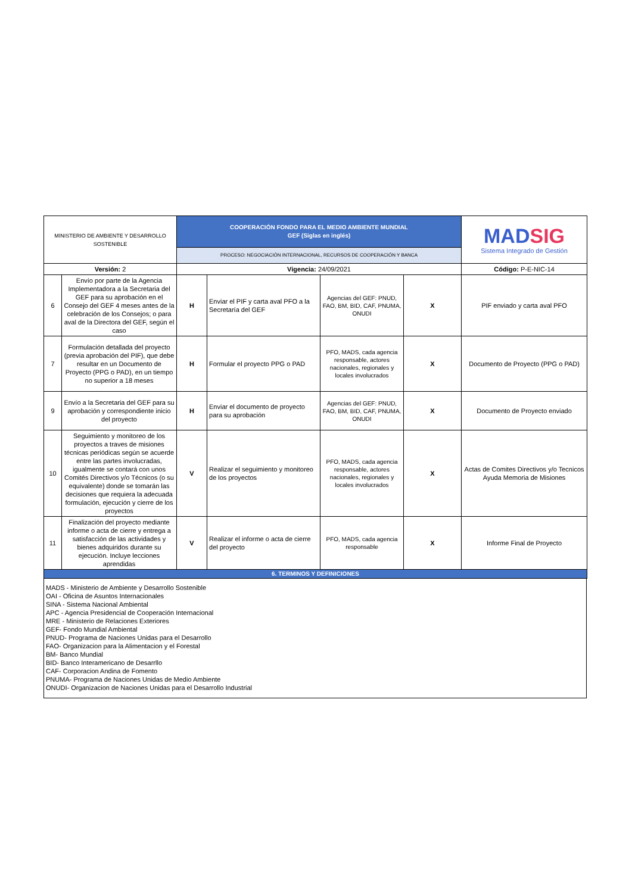| MINISTERIO DE AMBIENTE Y DESARROLLO SOSTENIBLE | | COOPERACIÓN FONDO PARA EL MEDIO AMBIENTE MUNDIAL GEF (Siglas en inglés) | | | | MAD SIG Sistema Integrado de Gestión |
| | | PROCESO: NEGOCIACIÓN INTERNACIONAL, RECURSOS DE COOPERACIÓN Y BANCA | | | | |
| Versión: 2 | | Vigencia: 24/09/2021 | | | | Código: P-E-NIC-14 |
| 6 | Envío por parte de la Agencia Implementadora a la Secretaria del GEF para su aprobación en el Consejo del GEF 4 meses antes de la celebración de los Consejos; o para aval de la Directora del GEF, según el caso | H | Enviar el PIF y carta aval PFO a la Secretaría del GEF | Agencias del GEF: PNUD, FAO, BM, BID, CAF, PNUMA, ONUDI | X | PIF enviado y carta aval PFO |
| 7 | Formulación detallada del proyecto (previa aprobación del PIF), que debe resultar en un Documento de Proyecto (PPG o PAD), en un tiempo no superior a 18 meses | H | Formular el proyecto PPG o PAD | PFO, MADS, cada agencia responsable, actores nacionales, regionales y locales involucrados | X | Documento de Proyecto (PPG o PAD) |
| 9 | Envío a la Secretaria del GEF para su aprobación y correspondiente inicio del proyecto | H | Enviar el documento de proyecto para su aprobación | Agencias del GEF: PNUD, FAO, BM, BID, CAF, PNUMA, ONUDI | X | Documento de Proyecto enviado |
| 10 | Seguimiento y monitoreo de los proyectos a traves de misiones técnicas periódicas según se acuerde entre las partes involucradas, igualmente se contará con unos Comités Directivos y/o Técnicos (o su equivalente) donde se tomarán las decisiones que requiera la adecuada formulación, ejecución y cierre de los proyectos | V | Realizar el seguimiento y monitoreo de los proyectos | PFO, MADS, cada agencia responsable, actores nacionales, regionales y locales involucrados | X | Actas de Comites Directivos y/o Tecnicos Ayuda Memoria de Misiones |
| 11 | Finalización del proyecto mediante informe o acta de cierre y entrega a satisfacción de las actividades y bienes adquiridos durante su ejecución. Incluye lecciones aprendidas | V | Realizar el informe o acta de cierre del proyecto | PFO, MADS, cada agencia responsable | X | Informe Final de Proyecto |
| 6. TERMINOS Y DEFINICIONES | | | | | | |
MADS - Ministerio de Ambiente y Desarrollo Sostenible
OAI - Oficina de Asuntos Internacionales
SINA - Sistema Nacional Ambiental
APC - Agencia Presidencial de Cooperación Internacional
MRE - Ministerio de Relaciones Exteriores
GEF- Fondo Mundial Ambiental
PNUD- Programa de Naciones Unidas para el Desarrollo
FAO- Organizacion para la Alimentacion y el Forestal
BM- Banco Mundial
BID- Banco Interamericano de Desarrllo
CAF- Corporacion Andina de Fomento
PNUMA- Programa de Naciones Unidas de Medio Ambiente
ONUDI- Organizacion de Naciones Unidas para el Desarrollo Industrial